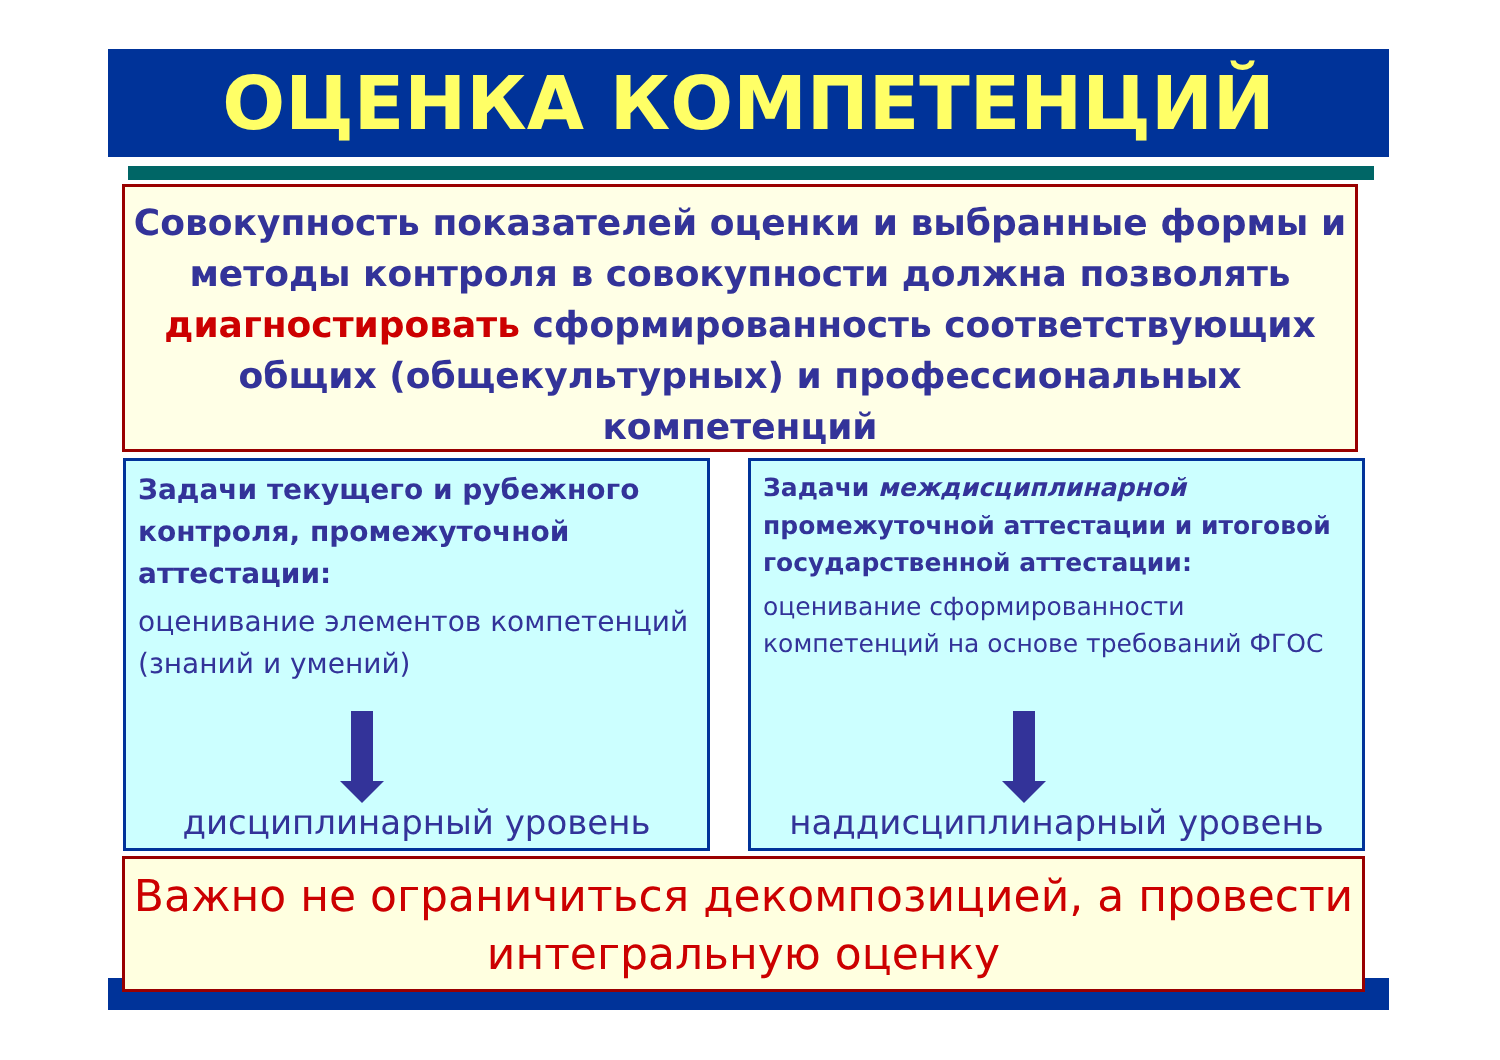ОЦЕНКА КОМПЕТЕНЦИЙ
Совокупность показателей оценки и выбранные формы и методы контроля в совокупности должна позволять диагностировать сформированность соответствующих общих (общекультурных) и профессиональных компетенций
Задачи текущего и рубежного контроля, промежуточной аттестации:
оценивание элементов компетенций (знаний и умений)
дисциплинарный уровень
Задачи междисциплинарной промежуточной аттестации и итоговой государственной аттестации:
оценивание сформированности компетенций на основе требований ФГОС
наддисциплинарный уровень
Важно не ограничиться декомпозицией, а провести интегральную оценку